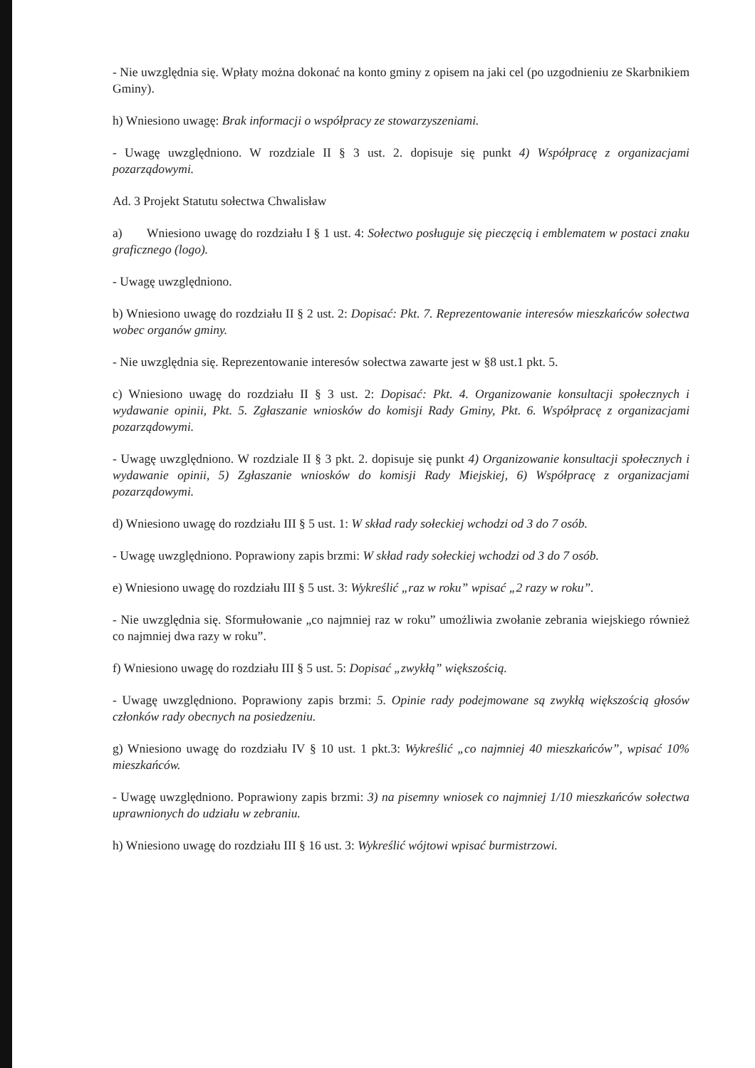- Nie uwzględnia się. Wpłaty można dokonać na konto gminy z opisem na jaki cel (po uzgodnieniu ze Skarbnikiem Gminy).
h) Wniesiono uwagę: Brak informacji o współpracy ze stowarzyszeniami.
- Uwagę uwzględniono. W rozdziale II § 3 ust. 2. dopisuje się punkt 4) Współpracę z organizacjami pozarządowymi.
Ad. 3 Projekt Statutu sołectwa Chwalisław
a) Wniesiono uwagę do rozdziału I § 1 ust. 4: Sołectwo posługuje się pieczęcią i emblematem w postaci znaku graficznego (logo).
- Uwagę uwzględniono.
b) Wniesiono uwagę do rozdziału II § 2 ust. 2: Dopisać: Pkt. 7. Reprezentowanie interesów mieszkańców sołectwa wobec organów gminy.
- Nie uwzględnia się. Reprezentowanie interesów sołectwa zawarte jest w §8 ust.1 pkt. 5.
c) Wniesiono uwagę do rozdziału II § 3 ust. 2: Dopisać: Pkt. 4. Organizowanie konsultacji społecznych i wydawanie opinii, Pkt. 5. Zgłaszanie wniosków do komisji Rady Gminy, Pkt. 6. Współpracę z organizacjami pozarządowymi.
- Uwagę uwzględniono. W rozdziale II § 3 pkt. 2. dopisuje się punkt 4) Organizowanie konsultacji społecznych i wydawanie opinii, 5) Zgłaszanie wniosków do komisji Rady Miejskiej, 6) Współpracę z organizacjami pozarządowymi.
d) Wniesiono uwagę do rozdziału III § 5 ust. 1: W skład rady sołeckiej wchodzi od 3 do 7 osób.
- Uwagę uwzględniono. Poprawiony zapis brzmi: W skład rady sołeckiej wchodzi od 3 do 7 osób.
e) Wniesiono uwagę do rozdziału III § 5 ust. 3: Wykreślić „raz w roku” wpisać „2 razy w roku”.
- Nie uwzględnia się. Sformułowanie „co najmniej raz w roku” umożliwia zwołanie zebrania wiejskiego również co najmniej dwa razy w roku”.
f) Wniesiono uwagę do rozdziału III § 5 ust. 5: Dopisać „zwykłą” większością.
- Uwagę uwzględniono. Poprawiony zapis brzmi: 5. Opinie rady podejmowane są zwykłą większością głosów członków rady obecnych na posiedzeniu.
g) Wniesiono uwagę do rozdziału IV § 10 ust. 1 pkt.3: Wykreślić „co najmniej 40 mieszkańców”, wpisać 10% mieszkańców.
- Uwagę uwzględniono. Poprawiony zapis brzmi: 3) na pisemny wniosek co najmniej 1/10 mieszkańców sołectwa uprawnionych do udziału w zebraniu.
h) Wniesiono uwagę do rozdziału III § 16 ust. 3: Wykreślić wójtowi wpisać burmistrzowi.